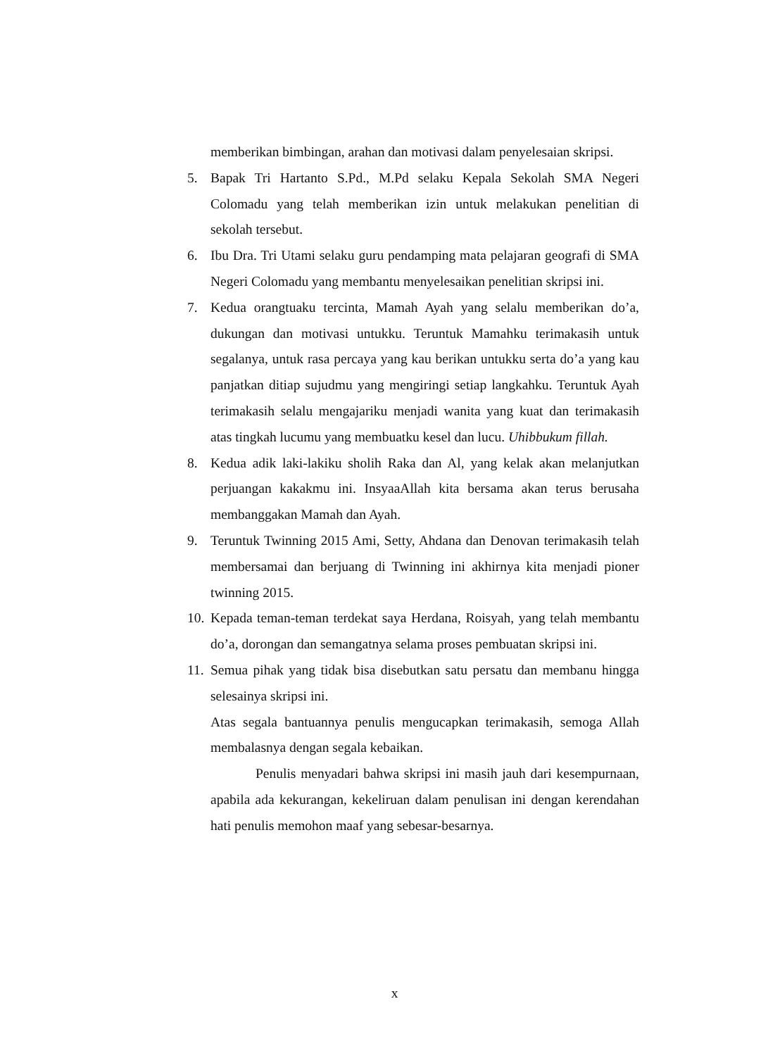memberikan bimbingan, arahan dan motivasi dalam penyelesaian skripsi.
5. Bapak Tri Hartanto S.Pd., M.Pd selaku Kepala Sekolah SMA Negeri Colomadu yang telah memberikan izin untuk melakukan penelitian di sekolah tersebut.
6. Ibu Dra. Tri Utami selaku guru pendamping mata pelajaran geografi di SMA Negeri Colomadu yang membantu menyelesaikan penelitian skripsi ini.
7. Kedua orangtuaku tercinta, Mamah Ayah yang selalu memberikan do’a, dukungan dan motivasi untukku. Teruntuk Mamahku terimakasih untuk segalanya, untuk rasa percaya yang kau berikan untukku serta do’a yang kau panjatkan ditiap sujudmu yang mengiringi setiap langkahku. Teruntuk Ayah terimakasih selalu mengajariku menjadi wanita yang kuat dan terimakasih atas tingkah lucumu yang membuatku kesel dan lucu. Uhibbukum fillah.
8. Kedua adik laki-lakiku sholih Raka dan Al, yang kelak akan melanjutkan perjuangan kakakmu ini. InsyaaAllah kita bersama akan terus berusaha membanggakan Mamah dan Ayah.
9. Teruntuk Twinning 2015 Ami, Setty, Ahdana dan Denovan terimakasih telah membersamai dan berjuang di Twinning ini akhirnya kita menjadi pioner twinning 2015.
10. Kepada teman-teman terdekat saya Herdana, Roisyah, yang telah membantu do’a, dorongan dan semangatnya selama proses pembuatan skripsi ini.
11. Semua pihak yang tidak bisa disebutkan satu persatu dan membanu hingga selesainya skripsi ini.
Atas segala bantuannya penulis mengucapkan terimakasih, semoga Allah membalasnya dengan segala kebaikan.
Penulis menyadari bahwa skripsi ini masih jauh dari kesempurnaan, apabila ada kekurangan, kekeliruan dalam penulisan ini dengan kerendahan hati penulis memohon maaf yang sebesar-besarnya.
x